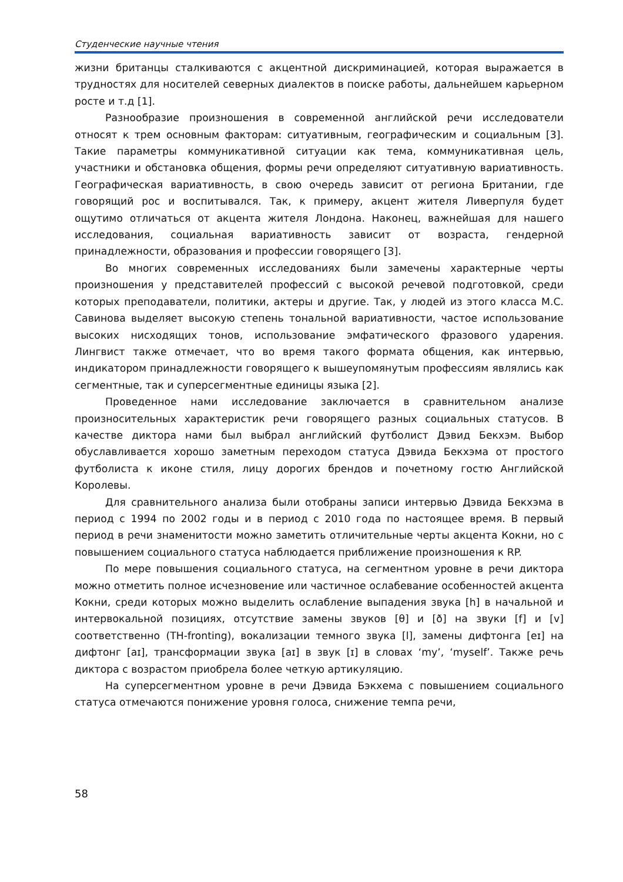Студенческие научные чтения
жизни британцы сталкиваются с акцентной дискриминацией, которая выражается в трудностях для носителей северных диалектов в поиске работы, дальнейшем карьерном росте и т.д [1].
Разнообразие произношения в современной английской речи исследователи относят к трем основным факторам: ситуативным, географическим и социальным [3]. Такие параметры коммуникативной ситуации как тема, коммуникативная цель, участники и обстановка общения, формы речи определяют ситуативную вариативность. Географическая вариативность, в свою очередь зависит от региона Британии, где говорящий рос и воспитывался. Так, к примеру, акцент жителя Ливерпуля будет ощутимо отличаться от акцента жителя Лондона. Наконец, важнейшая для нашего исследования, социальная вариативность зависит от возраста, гендерной принадлежности, образования и профессии говорящего [3].
Во многих современных исследованиях были замечены характерные черты произношения у представителей профессий с высокой речевой подготовкой, среди которых преподаватели, политики, актеры и другие. Так, у людей из этого класса М.С. Савинова выделяет высокую степень тональной вариативности, частое использование высоких нисходящих тонов, использование эмфатического фразового ударения. Лингвист также отмечает, что во время такого формата общения, как интервью, индикатором принадлежности говорящего к вышеупомянутым профессиям являлись как сегментные, так и суперсегментные единицы языка [2].
Проведенное нами исследование заключается в сравнительном анализе произносительных характеристик речи говорящего разных социальных статусов. В качестве диктора нами был выбрал английский футболист Дэвид Бекхэм. Выбор обуславливается хорошо заметным переходом статуса Дэвида Бекхэма от простого футболиста к иконе стиля, лицу дорогих брендов и почетному гостю Английской Королевы.
Для сравнительного анализа были отобраны записи интервью Дэвида Бекхэма в период с 1994 по 2002 годы и в период с 2010 года по настоящее время. В первый период в речи знаменитости можно заметить отличительные черты акцента Кокни, но с повышением социального статуса наблюдается приближение произношения к RP.
По мере повышения социального статуса, на сегментном уровне в речи диктора можно отметить полное исчезновение или частичное ослабевание особенностей акцента Кокни, среди которых можно выделить ослабление выпадения звука [h] в начальной и интервокальной позициях, отсутствие замены звуков [θ] и [ð] на звуки [f] и [v] соответственно (TH-fronting), вокализации темного звука [l], замены дифтонга [eɪ] на дифтонг [aɪ], трансформации звука [aɪ] в звук [ɪ] в словах ‘my’, ‘myself’. Также речь диктора с возрастом приобрела более четкую артикуляцию.
На суперсегментном уровне в речи Дэвида Бэкхема с повышением социального статуса отмечаются понижение уровня голоса, снижение темпа речи,
58